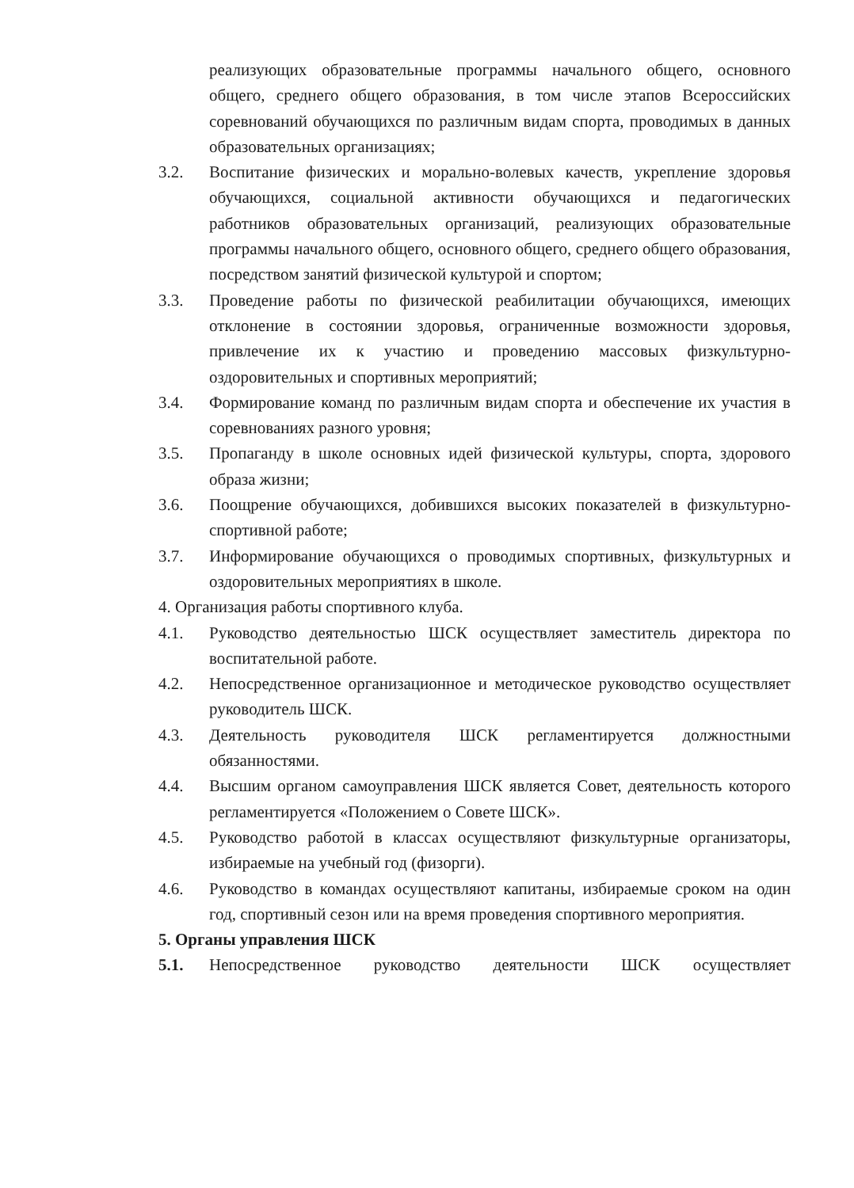реализующих образовательные программы начального общего, основного общего, среднего общего образования, в том числе этапов Всероссийских соревнований обучающихся по различным видам спорта, проводимых в данных образовательных организациях;
3.2. Воспитание физических и морально-волевых качеств, укрепление здоровья обучающихся, социальной активности обучающихся и педагогических работников образовательных организаций, реализующих образовательные программы начального общего, основного общего, среднего общего образования, посредством занятий физической культурой и спортом;
3.3. Проведение работы по физической реабилитации обучающихся, имеющих отклонение в состоянии здоровья, ограниченные возможности здоровья, привлечение их к участию и проведению массовых физкультурно-оздоровительных и спортивных мероприятий;
3.4. Формирование команд по различным видам спорта и обеспечение их участия в соревнованиях разного уровня;
3.5. Пропаганду в школе основных идей физической культуры, спорта, здорового образа жизни;
3.6. Поощрение обучающихся, добившихся высоких показателей в физкультурно-спортивной работе;
3.7. Информирование обучающихся о проводимых спортивных, физкультурных и оздоровительных мероприятиях в школе.
4. Организация работы спортивного клуба.
4.1. Руководство деятельностью ШСК осуществляет заместитель директора по воспитательной работе.
4.2. Непосредственное организационное и методическое руководство осуществляет руководитель ШСК.
4.3. Деятельность руководителя ШСК регламентируется должностными обязанностями.
4.4. Высшим органом самоуправления ШСК является Совет, деятельность которого регламентируется «Положением о Совете ШСК».
4.5. Руководство работой в классах осуществляют физкультурные организаторы, избираемые на учебный год (физорги).
4.6. Руководство в командах осуществляют капитаны, избираемые сроком на один год, спортивный сезон или на время проведения спортивного мероприятия.
5. Органы управления ШСК
5.1. Непосредственное руководство деятельности ШСК осуществляет